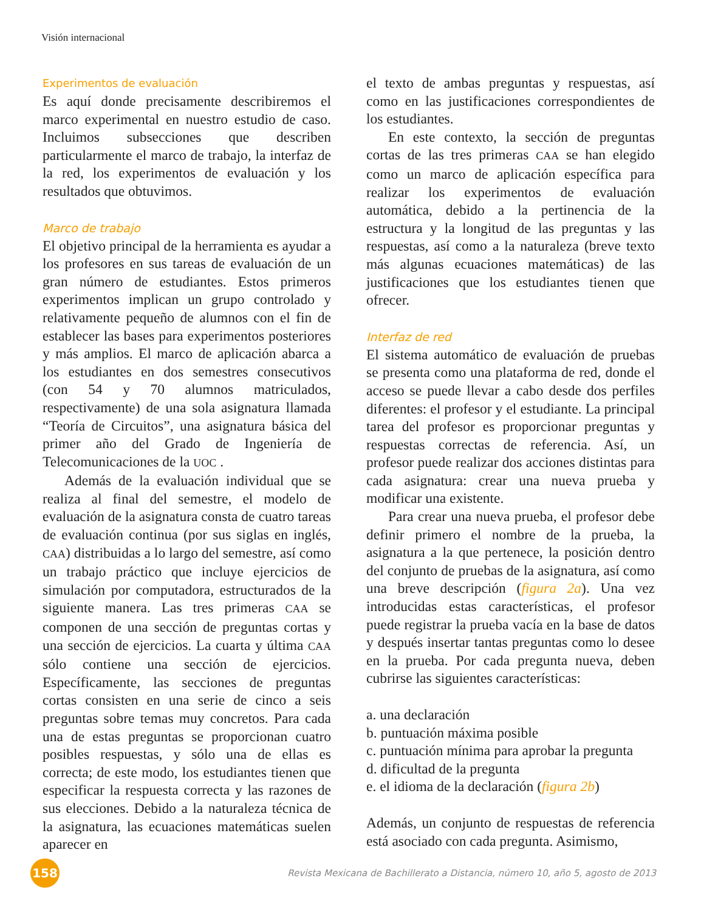Visión internacional
Experimentos de evaluación
Es aquí donde precisamente describiremos el marco experimental en nuestro estudio de caso. Incluimos subsecciones que describen particularmente el marco de trabajo, la interfaz de la red, los experimentos de evaluación y los resultados que obtuvimos.
Marco de trabajo
El objetivo principal de la herramienta es ayudar a los profesores en sus tareas de evaluación de un gran número de estudiantes. Estos primeros experimentos implican un grupo controlado y relativamente pequeño de alumnos con el fin de establecer las bases para experimentos posteriores y más amplios. El marco de aplicación abarca a los estudiantes en dos semestres consecutivos (con 54 y 70 alumnos matriculados, respectivamente) de una sola asignatura llamada “Teoría de Circuitos”, una asignatura básica del primer año del Grado de Ingeniería de Telecomunicaciones de la UOC .
Además de la evaluación individual que se realiza al final del semestre, el modelo de evaluación de la asignatura consta de cuatro tareas de evaluación continua (por sus siglas en inglés, CAA) distribuidas a lo largo del semestre, así como un trabajo práctico que incluye ejercicios de simulación por computadora, estructurados de la siguiente manera. Las tres primeras CAA se componen de una sección de preguntas cortas y una sección de ejercicios. La cuarta y última CAA sólo contiene una sección de ejercicios. Específicamente, las secciones de preguntas cortas consisten en una serie de cinco a seis preguntas sobre temas muy concretos. Para cada una de estas preguntas se proporcionan cuatro posibles respuestas, y sólo una de ellas es correcta; de este modo, los estudiantes tienen que especificar la respuesta correcta y las razones de sus elecciones. Debido a la naturaleza técnica de la asignatura, las ecuaciones matemáticas suelen aparecer en
el texto de ambas preguntas y respuestas, así como en las justificaciones correspondientes de los estudiantes.
En este contexto, la sección de preguntas cortas de las tres primeras CAA se han elegido como un marco de aplicación específica para realizar los experimentos de evaluación automática, debido a la pertinencia de la estructura y la longitud de las preguntas y las respuestas, así como a la naturaleza (breve texto más algunas ecuaciones matemáticas) de las justificaciones que los estudiantes tienen que ofrecer.
Interfaz de red
El sistema automático de evaluación de pruebas se presenta como una plataforma de red, donde el acceso se puede llevar a cabo desde dos perfiles diferentes: el profesor y el estudiante. La principal tarea del profesor es proporcionar preguntas y respuestas correctas de referencia. Así, un profesor puede realizar dos acciones distintas para cada asignatura: crear una nueva prueba y modificar una existente.
Para crear una nueva prueba, el profesor debe definir primero el nombre de la prueba, la asignatura a la que pertenece, la posición dentro del conjunto de pruebas de la asignatura, así como una breve descripción (figura 2a). Una vez introducidas estas características, el profesor puede registrar la prueba vacía en la base de datos y después insertar tantas preguntas como lo desee en la prueba. Por cada pregunta nueva, deben cubrirse las siguientes características:
a. una declaración
b. puntuación máxima posible
c. puntuación mínima para aprobar la pregunta
d. dificultad de la pregunta
e. el idioma de la declaración (figura 2b)
Además, un conjunto de respuestas de referencia está asociado con cada pregunta. Asimismo,
158
Revista Mexicana de Bachillerato a Distancia, número 10, año 5, agosto de 2013